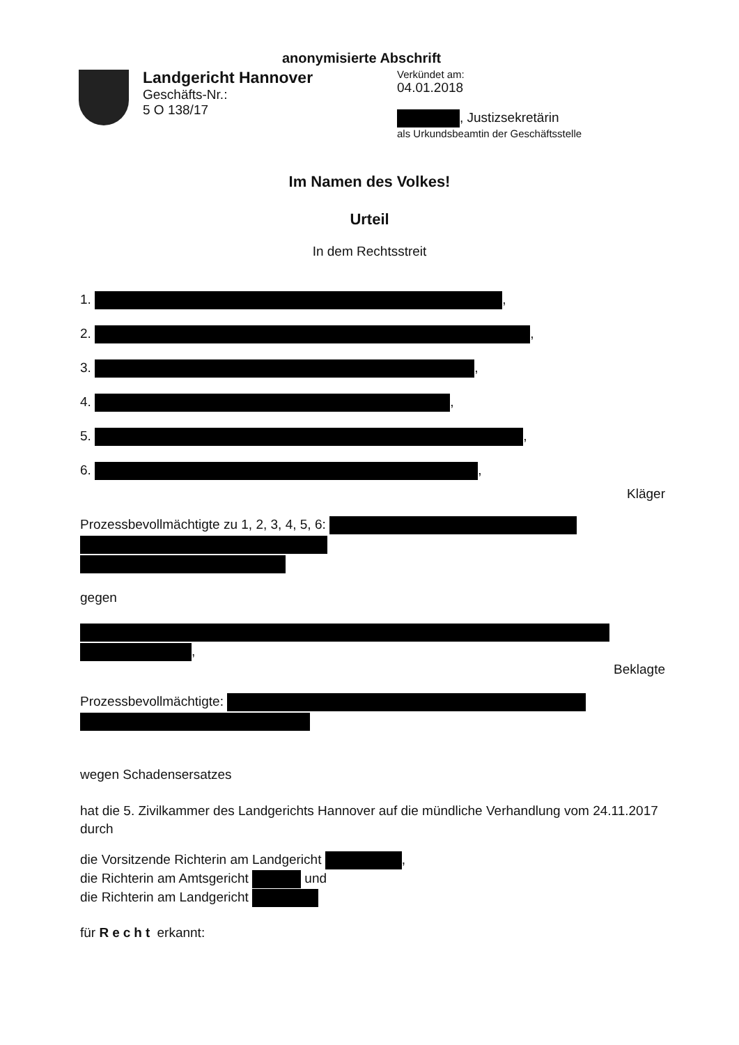anonymisierte Abschrift
Landgericht Hannover
Geschäfts-Nr.:
5 O 138/17
Verkündet am:
04.01.2018
, Justizsekretärin
als Urkundsbeamtin der Geschäftsstelle
Im Namen des Volkes!
Urteil
In dem Rechtsstreit
1. ,
2. ,
3. ,
4. ,
5. ,
6. ,
Kläger
Prozessbevollmächtigte zu 1, 2, 3, 4, 5, 6:
gegen
,
Beklagte
Prozessbevollmächtigte:
wegen Schadensersatzes
hat die 5. Zivilkammer des Landgerichts Hannover auf die mündliche Verhandlung vom 24.11.2017 durch
die Vorsitzende Richterin am Landgericht ,
die Richterin am Amtsgericht und
die Richterin am Landgericht
für Recht erkannt: